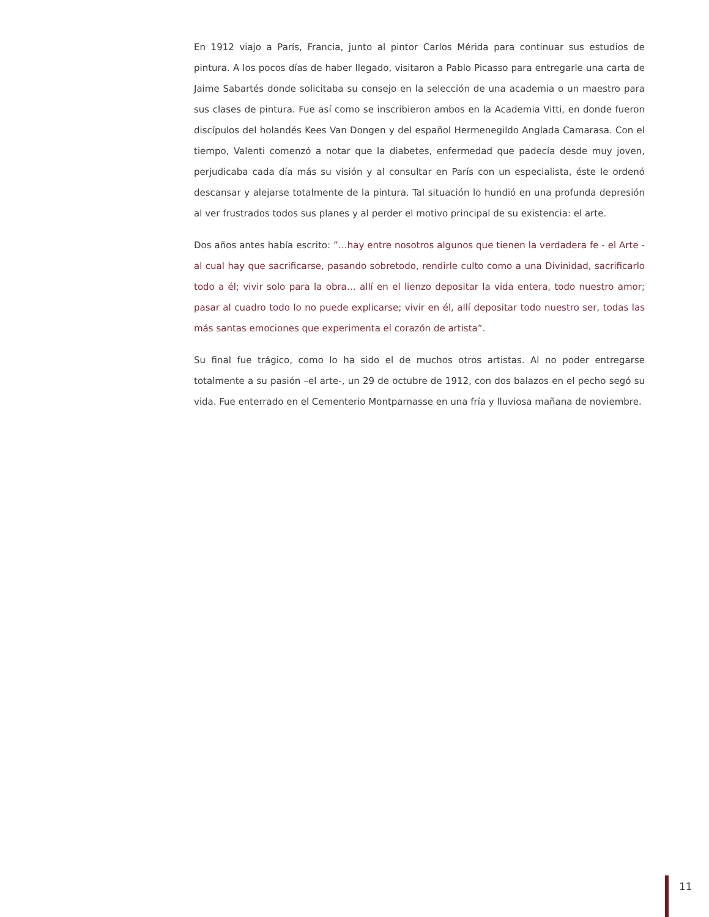En 1912 viajo a París, Francia, junto al pintor Carlos Mérida para continuar sus estudios de pintura. A los pocos días de haber llegado, visitaron a Pablo Picasso para entregarle una carta de Jaime Sabartés donde solicitaba su consejo en la selección de una academia o un maestro para sus clases de pintura. Fue así como se inscribieron ambos en la Academia Vitti, en donde fueron discípulos del holandés Kees Van Dongen y del español Hermenegildo Anglada Camarasa. Con el tiempo, Valenti comenzó a notar que la diabetes, enfermedad que padecía desde muy joven, perjudicaba cada día más su visión y al consultar en París con un especialista, éste le ordenó descansar y alejarse totalmente de la pintura. Tal situación lo hundió en una profunda depresión al ver frustrados todos sus planes y al perder el motivo principal de su existencia: el arte.
Dos años antes había escrito: ”…hay entre nosotros algunos que tienen la verdadera fe - el Arte - al cual hay que sacrificarse, pasando sobretodo, rendirle culto como a una Divinidad, sacrificarlo todo a él; vivir solo para la obra… allí en el lienzo depositar la vida entera, todo nuestro amor; pasar al cuadro todo lo no puede explicarse; vivir en él, allí depositar todo nuestro ser, todas las más santas emociones que experimenta el corazón de artista”.
Su final fue trágico, como lo ha sido el de muchos otros artistas. Al no poder entregarse totalmente a su pasión –el arte-, un 29 de octubre de 1912, con dos balazos en el pecho segó su vida. Fue enterrado en el Cementerio Montparnasse en una fría y lluviosa mañana de noviembre.
11